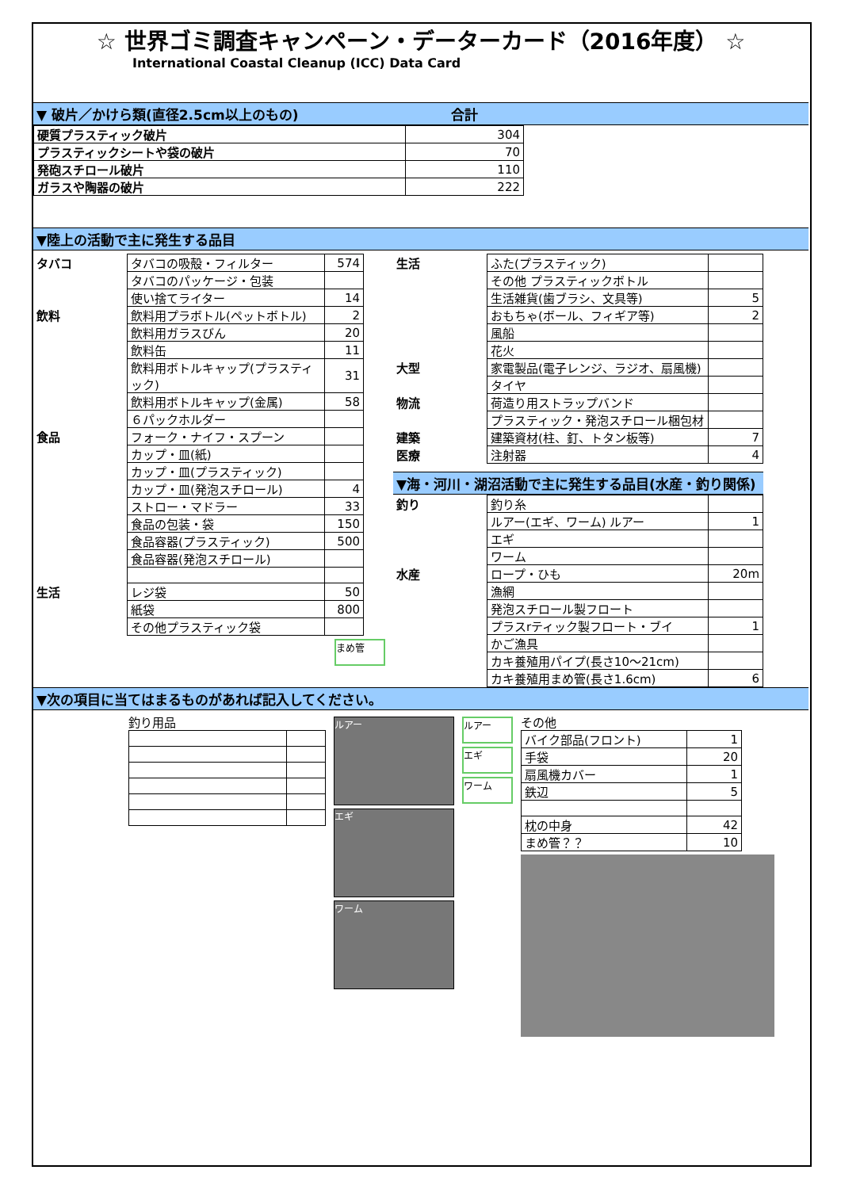☆ 世界ゴミ調査キャンペーン・データーカード（2016年度） ☆
International Coastal Cleanup (ICC) Data Card
▼ 破片／かけら類(直径2.5cm以上のもの) 　　　　　　　　　　　合計
| 硬質プラスティック破片 | 304 |
| プラスティックシートや袋の破片 | 70 |
| 発砲スチロール破片 | 110 |
| ガラスや陶器の破片 | 222 |
▼陸上の活動で主に発生する品目
| タバコ | タバコの吸殻・フィルター | 574 |
| | タバコのパッケージ・包装 | |
| | 使い捨てライター | 14 |
| 飲料 | 飲料用プラボトル(ペットボトル) | 2 |
| | 飲料用ガラスびん | 20 |
| | 飲料缶 | 11 |
| | 飲料用ボトルキャップ(プラスティック) | 31 |
| | 飲料用ボトルキャップ(金属) | 58 |
| | ６パックホルダー | |
| 食品 | フォーク・ナイフ・スプーン | |
| | カップ・皿(紙) | |
| | カップ・皿(プラスティック) | |
| | カップ・皿(発泡スチロール) | 4 |
| | ストロー・マドラー | 33 |
| | 食品の包装・袋 | 150 |
| | 食品容器(プラスティック) | 500 |
| | 食品容器(発泡スチロール) | |
| 生活 | レジ袋 | 50 |
| | 紙袋 | 800 |
| | その他プラスティック袋 | |
まめ管
| 生活 | ふた(プラスティック) | |
| | その他 プラスティックボトル | |
| | 生活雑貨(歯ブラシ、文具等) | 5 |
| | おもちゃ(ボール、フィギア等) | 2 |
| | 風船 | |
| | 花火 | |
| 大型 | 家電製品(電子レンジ、ラジオ、扇風機) | |
| | タイヤ | |
| 物流 | 荷造り用ストラップバンド | |
| | プラスティック・発泡スチロール梱包材 | |
| 建築 | 建築資材(柱、釘、トタン板等) | 7 |
| 医療 | 注射器 | 4 |
▼海・河川・湖沼活動で主に発生する品目(水産・釣り関係)
| 釣り | 釣り糸 | |
| | ルアー(エギ、ワーム) ルアー | 1 |
| | エギ | |
| | ワーム | |
| 水産 | ロープ・ひも | 20m |
| | 漁網 | |
| | 発泡スチロール製フロート | |
| | プラスrティック製フロート・ブイ | 1 |
| | かご漁具 | |
| | カキ養殖用パイプ(長さ10～21cm) | |
| | カキ養殖用まめ管(長さ1.6cm) | 6 |
▼次の項目に当てはまるものがあれば記入してください。
釣り用品
ルアー
エギ
ワーム
ルアー
エギ
ワーム
その他
| バイク部品(フロント) | 1 |
| 手袋 | 20 |
| 扇風機カバー | 1 |
| 鉄辺 | 5 |
| 枕の中身 | 42 |
| まめ管？？ | 10 |